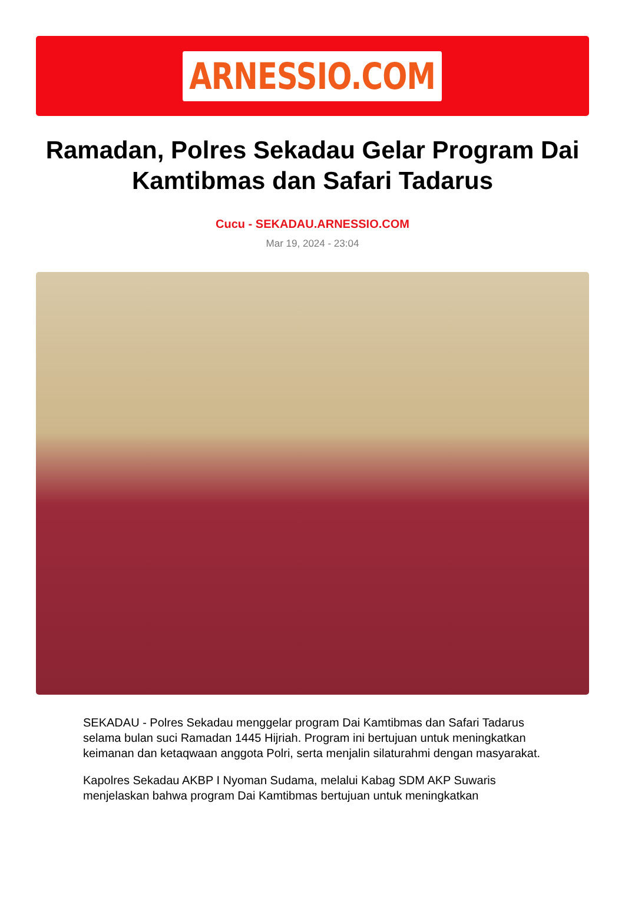ARNESSIO.COM
Ramadan, Polres Sekadau Gelar Program Dai Kamtibmas dan Safari Tadarus
Cucu - SEKADAU.ARNESSIO.COM
Mar 19, 2024 - 23:04
SEKADAU - Polres Sekadau menggelar program Dai Kamtibmas dan Safari Tadarus selama bulan suci Ramadan 1445 Hijriah. Program ini bertujuan untuk meningkatkan keimanan dan ketaqwaan anggota Polri, serta menjalin silaturahmi dengan masyarakat.
Kapolres Sekadau AKBP I Nyoman Sudama, melalui Kabag SDM AKP Suwaris menjelaskan bahwa program Dai Kamtibmas bertujuan untuk meningkatkan